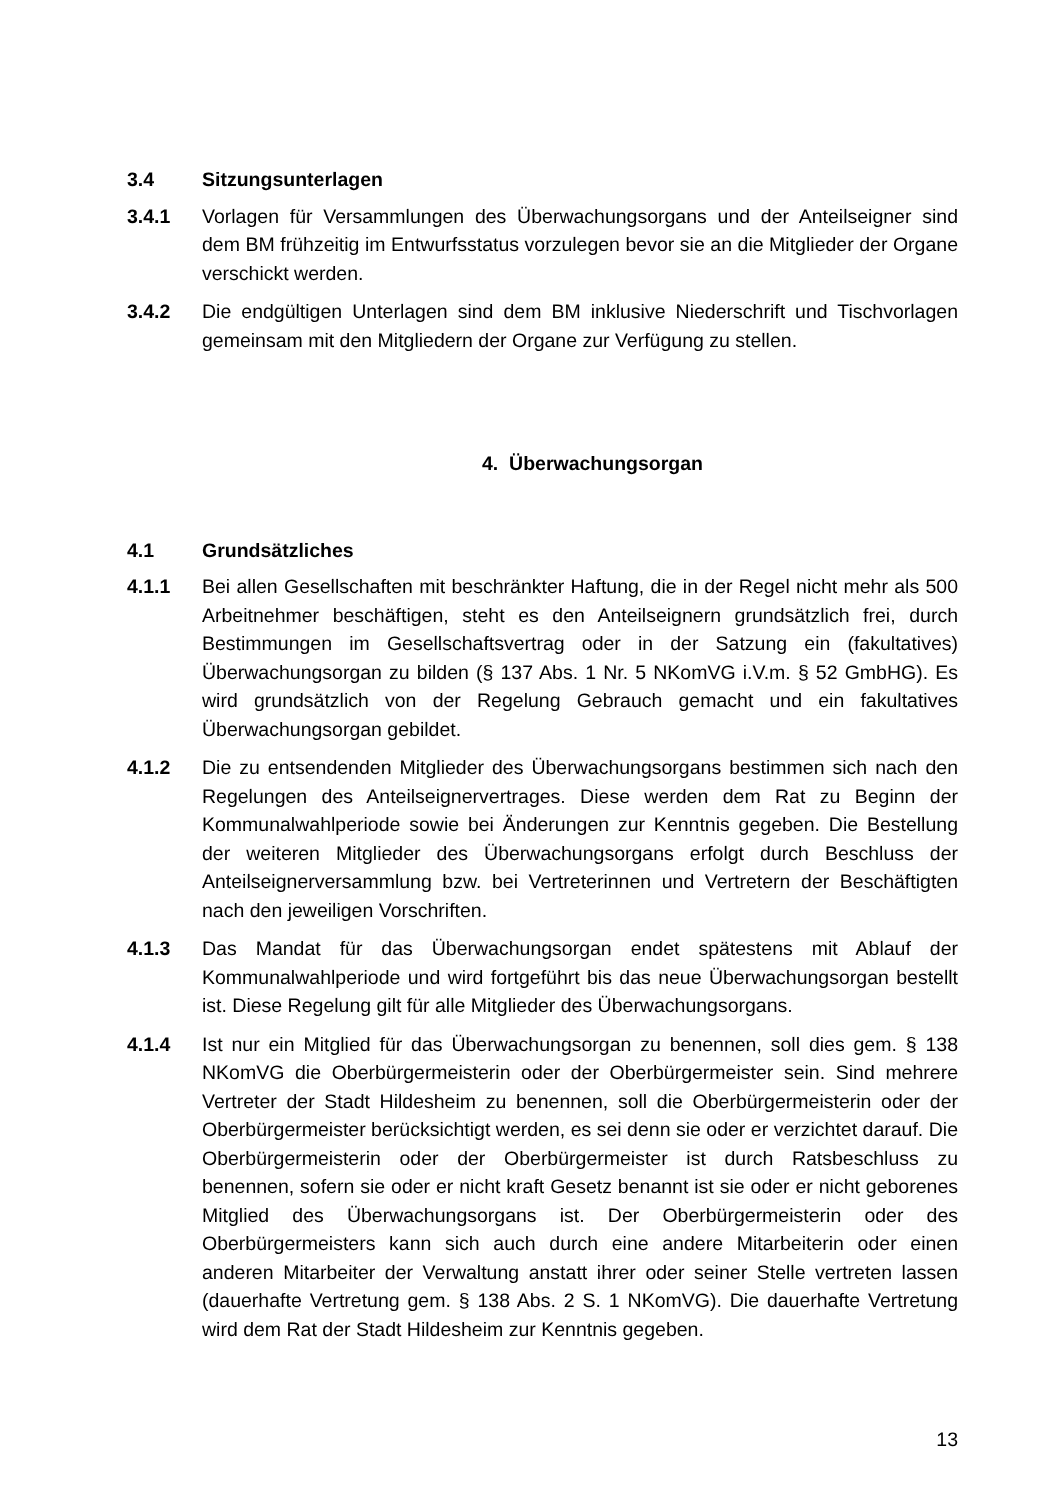3.4 Sitzungsunterlagen
3.4.1 Vorlagen für Versammlungen des Überwachungsorgans und der Anteilseigner sind dem BM frühzeitig im Entwurfsstatus vorzulegen bevor sie an die Mitglieder der Organe verschickt werden.
3.4.2 Die endgültigen Unterlagen sind dem BM inklusive Niederschrift und Tischvorlagen gemeinsam mit den Mitgliedern der Organe zur Verfügung zu stellen.
4. Überwachungsorgan
4.1 Grundsätzliches
4.1.1 Bei allen Gesellschaften mit beschränkter Haftung, die in der Regel nicht mehr als 500 Arbeitnehmer beschäftigen, steht es den Anteilseignern grundsätzlich frei, durch Bestimmungen im Gesellschaftsvertrag oder in der Satzung ein (fakultatives) Überwachungsorgan zu bilden (§ 137 Abs. 1 Nr. 5 NKomVG i.V.m. § 52 GmbHG). Es wird grundsätzlich von der Regelung Gebrauch gemacht und ein fakultatives Überwachungsorgan gebildet.
4.1.2 Die zu entsendenden Mitglieder des Überwachungsorgans bestimmen sich nach den Regelungen des Anteilseignervertrages. Diese werden dem Rat zu Beginn der Kommunalwahlperiode sowie bei Änderungen zur Kenntnis gegeben. Die Bestellung der weiteren Mitglieder des Überwachungsorgans erfolgt durch Beschluss der Anteilseignerversammlung bzw. bei Vertreterinnen und Vertretern der Beschäftigten nach den jeweiligen Vorschriften.
4.1.3 Das Mandat für das Überwachungsorgan endet spätestens mit Ablauf der Kommunalwahlperiode und wird fortgeführt bis das neue Überwachungsorgan bestellt ist. Diese Regelung gilt für alle Mitglieder des Überwachungsorgans.
4.1.4 Ist nur ein Mitglied für das Überwachungsorgan zu benennen, soll dies gem. § 138 NKomVG die Oberbürgermeisterin oder der Oberbürgermeister sein. Sind mehrere Vertreter der Stadt Hildesheim zu benennen, soll die Oberbürgermeisterin oder der Oberbürgermeister berücksichtigt werden, es sei denn sie oder er verzichtet darauf. Die Oberbürgermeisterin oder der Oberbürgermeister ist durch Ratsbeschluss zu benennen, sofern sie oder er nicht kraft Gesetz benannt ist sie oder er nicht geborenes Mitglied des Überwachungsorgans ist. Der Oberbürgermeisterin oder des Oberbürgermeisters kann sich auch durch eine andere Mitarbeiterin oder einen anderen Mitarbeiter der Verwaltung anstatt ihrer oder seiner Stelle vertreten lassen (dauerhafte Vertretung gem. § 138 Abs. 2 S. 1 NKomVG). Die dauerhafte Vertretung wird dem Rat der Stadt Hildesheim zur Kenntnis gegeben.
13